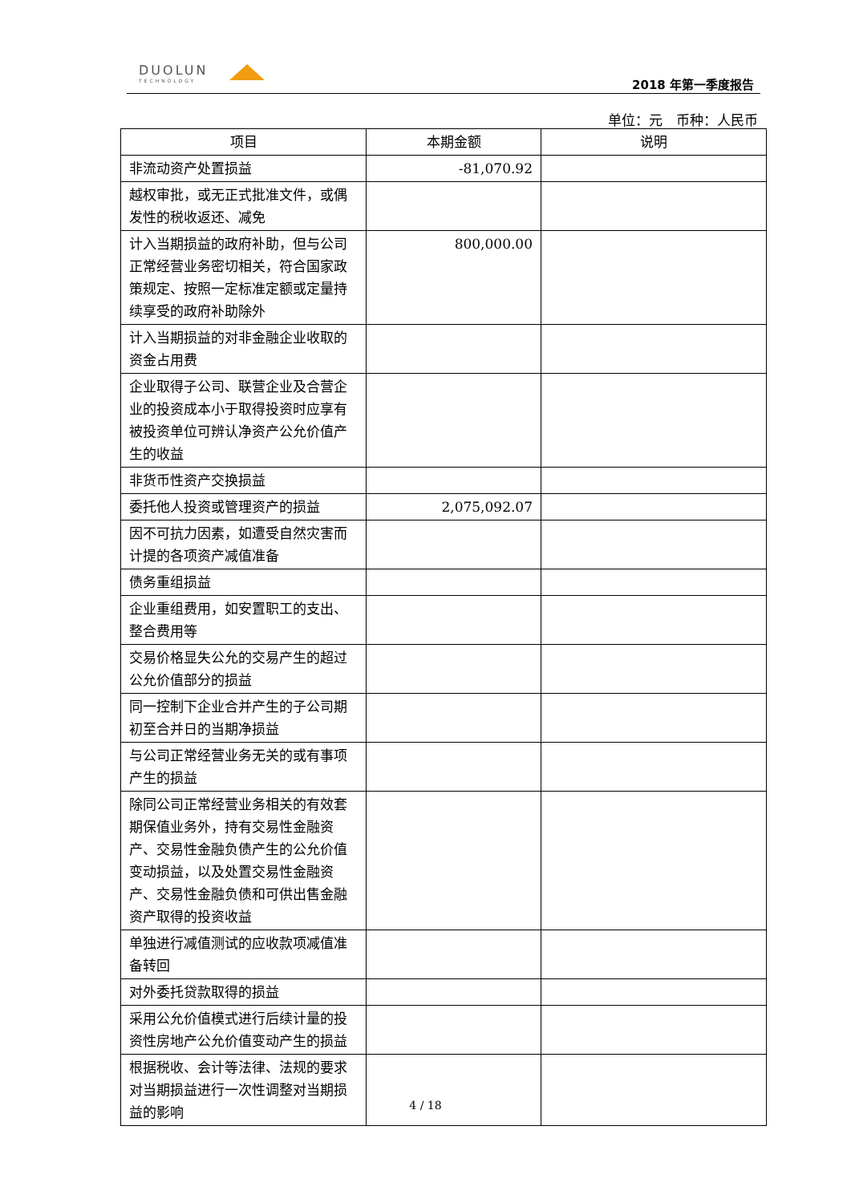DUOLUN
TECHNOLOGY
2018 年第一季度报告
单位：元　币种：人民币
| 项目 | 本期金额 | 说明 |
| --- | --- | --- |
| 非流动资产处置损益 | -81,070.92 | |
| 越权审批，或无正式批准文件，或偶发性的税收返还、减免 | | |
| 计入当期损益的政府补助，但与公司正常经营业务密切相关，符合国家政策规定、按照一定标准定额或定量持续享受的政府补助除外 | 800,000.00 | |
| 计入当期损益的对非金融企业收取的资金占用费 | | |
| 企业取得子公司、联营企业及合营企业的投资成本小于取得投资时应享有被投资单位可辨认净资产公允价值产生的收益 | | |
| 非货币性资产交换损益 | | |
| 委托他人投资或管理资产的损益 | 2,075,092.07 | |
| 因不可抗力因素，如遭受自然灾害而计提的各项资产减值准备 | | |
| 债务重组损益 | | |
| 企业重组费用，如安置职工的支出、整合费用等 | | |
| 交易价格显失公允的交易产生的超过公允价值部分的损益 | | |
| 同一控制下企业合并产生的子公司期初至合并日的当期净损益 | | |
| 与公司正常经营业务无关的或有事项产生的损益 | | |
| 除同公司正常经营业务相关的有效套期保值业务外，持有交易性金融资产、交易性金融负债产生的公允价值变动损益，以及处置交易性金融资产、交易性金融负债和可供出售金融资产取得的投资收益 | | |
| 单独进行减值测试的应收款项减值准备转回 | | |
| 对外委托贷款取得的损益 | | |
| 采用公允价值模式进行后续计量的投资性房地产公允价值变动产生的损益 | | |
| 根据税收、会计等法律、法规的要求对当期损益进行一次性调整对当期损益的影响 | | |
4 / 18